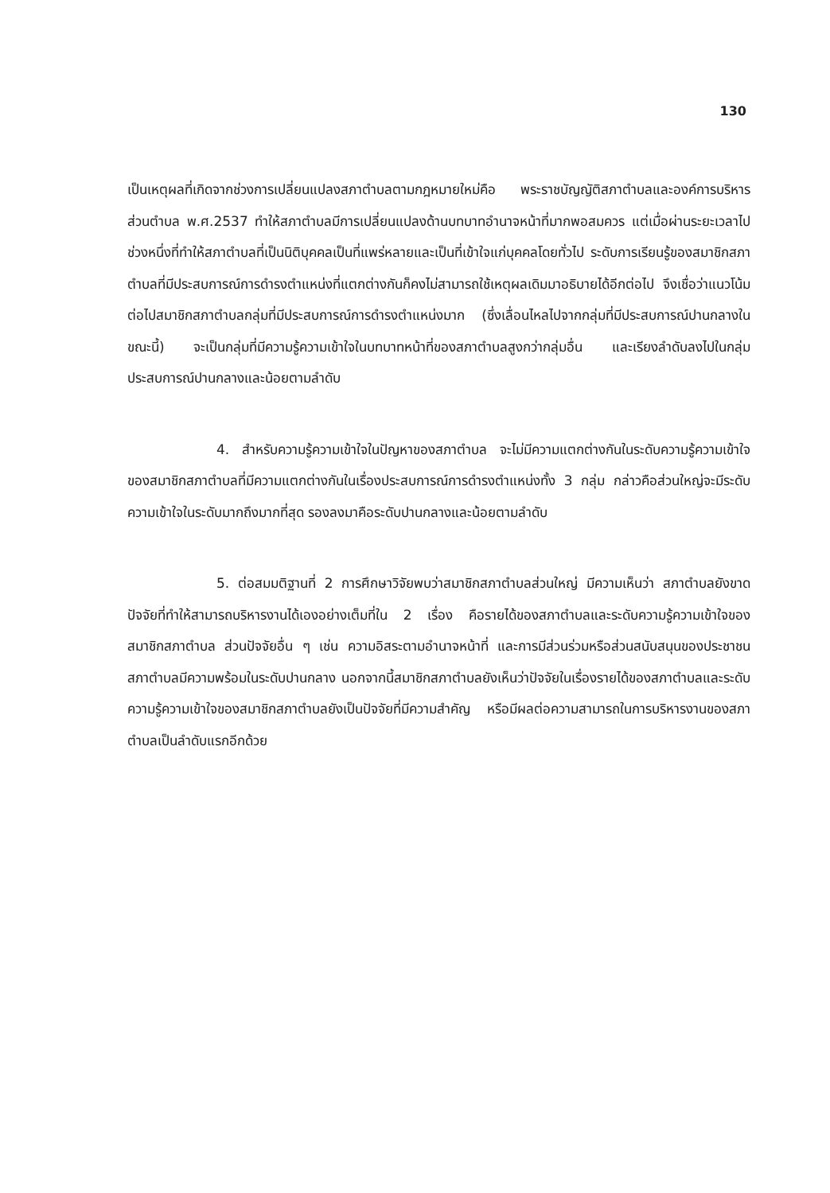130
เป็นเหตุผลที่เกิดจากช่วงการเปลี่ยนแปลงสภาตำบลตามกฎหมายใหม่คือ พระราชบัญญัติสภาตำบลและองค์การบริหารส่วนตำบล พ.ศ.2537 ทำให้สภาตำบลมีการเปลี่ยนแปลงด้านบทบาทอำนาจหน้าที่มากพอสมควร แต่เมื่อผ่านระยะเวลาไปช่วงหนึ่งที่ทำให้สภาตำบลที่เป็นนิติบุคคลเป็นที่แพร่หลายและเป็นที่เข้าใจแก่บุคคลโดยทั่วไป ระดับการเรียนรู้ของสมาชิกสภาตำบลที่มีประสบการณ์การดำรงตำแหน่งที่แตกต่างกันก็คงไม่สามารถใช้เหตุผลเดิมมาอธิบายได้อีกต่อไป จึงเชื่อว่าแนวโน้มต่อไปสมาชิกสภาตำบลกลุ่มที่มีประสบการณ์การดำรงตำแหน่งมาก (ซึ่งเลื่อนไหลไปจากกลุ่มที่มีประสบการณ์ปานกลางในขณะนี้) จะเป็นกลุ่มที่มีความรู้ความเข้าใจในบทบาทหน้าที่ของสภาตำบลสูงกว่ากลุ่มอื่น และเรียงลำดับลงไปในกลุ่มประสบการณ์ปานกลางและน้อยตามลำดับ
4. สำหรับความรู้ความเข้าใจในปัญหาของสภาตำบล จะไม่มีความแตกต่างกันในระดับความรู้ความเข้าใจของสมาชิกสภาตำบลที่มีความแตกต่างกันในเรื่องประสบการณ์การดำรงตำแหน่งทั้ง 3 กลุ่ม กล่าวคือส่วนใหญ่จะมีระดับความเข้าใจในระดับมากถึงมากที่สุด รองลงมาคือระดับปานกลางและน้อยตามลำดับ
5. ต่อสมมติฐานที่ 2 การศึกษาวิจัยพบว่าสมาชิกสภาตำบลส่วนใหญ่ มีความเห็นว่า สภาตำบลยังขาดปัจจัยที่ทำให้สามารถบริหารงานได้เองอย่างเต็มที่ใน 2 เรื่อง คือรายได้ของสภาตำบลและระดับความรู้ความเข้าใจของสมาชิกสภาตำบล ส่วนปัจจัยอื่น ๆ เช่น ความอิสระตามอำนาจหน้าที่ และการมีส่วนร่วมหรือส่วนสนับสนุนของประชาชน สภาตำบลมีความพร้อมในระดับปานกลาง นอกจากนี้สมาชิกสภาตำบลยังเห็นว่าปัจจัยในเรื่องรายได้ของสภาตำบลและระดับความรู้ความเข้าใจของสมาชิกสภาตำบลยังเป็นปัจจัยที่มีความสำคัญ หรือมีผลต่อความสามารถในการบริหารงานของสภาตำบลเป็นลำดับแรกอีกด้วย